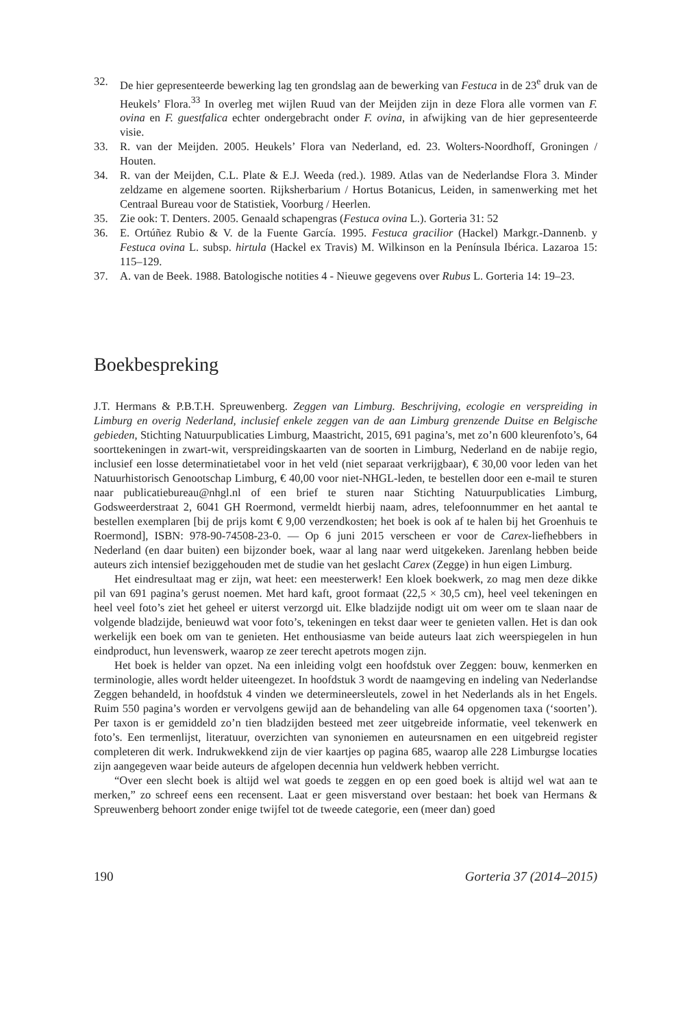32. De hier gepresenteerde bewerking lag ten grondslag aan de bewerking van Festuca in de 23<sup>e</sup> druk van de Heukels’ Flora.<sup>33</sup> In overleg met wijlen Ruud van der Meijden zijn in deze Flora alle vormen van F. ovina en F. guestfalica echter ondergebracht onder F. ovina, in afwijking van de hier gepresenteerde visie.
33. R. van der Meijden. 2005. Heukels’ Flora van Nederland, ed. 23. Wolters-Noordhoff, Groningen / Houten.
34. R. van der Meijden, C.L. Plate & E.J. Weeda (red.). 1989. Atlas van de Nederlandse Flora 3. Minder zeldzame en algemene soorten. Rijksherbarium / Hortus Botanicus, Leiden, in samenwerking met het Centraal Bureau voor de Statistiek, Voorburg / Heerlen.
35. Zie ook: T. Denters. 2005. Genaald schapengras (Festuca ovina L.). Gorteria 31: 52
36. E. Ortúñez Rubio & V. de la Fuente García. 1995. Festuca gracilior (Hackel) Markgr.-Dannenb. y Festuca ovina L. subsp. hirtula (Hackel ex Travis) M. Wilkinson en la Península Ibérica. Lazaroa 15: 115–129.
37. A. van de Beek. 1988. Batologische notities 4 - Nieuwe gegevens over Rubus L. Gorteria 14: 19–23.
Boekbespreking
J.T. Hermans & P.B.T.H. Spreuwenberg. Zeggen van Limburg. Beschrijving, ecologie en verspreiding in Limburg en overig Nederland, inclusief enkele zeggen van de aan Limburg grenzende Duitse en Belgische gebieden, Stichting Natuurpublicaties Limburg, Maastricht, 2015, 691 pagina’s, met zo’n 600 kleurenfoto’s, 64 soorttekeningen in zwart-wit, verspreidingskaarten van de soorten in Limburg, Nederland en de nabije regio, inclusief een losse determinatietabel voor in het veld (niet separaat verkrijgbaar), € 30,00 voor leden van het Natuurhistorisch Genootschap Limburg, € 40,00 voor niet-NHGL-leden, te bestellen door een e-mail te sturen naar publicatiebureau@nhgl.nl of een brief te sturen naar Stichting Natuurpublicaties Limburg, Godsweerderstraat 2, 6041 GH Roermond, vermeldt hierbij naam, adres, telefoonnummer en het aantal te bestellen exemplaren [bij de prijs komt € 9,00 verzendkosten; het boek is ook af te halen bij het Groenhuis te Roermond], ISBN: 978-90-74508-23-0. — Op 6 juni 2015 verscheen er voor de Carex-liefhebbers in Nederland (en daar buiten) een bijzonder boek, waar al lang naar werd uitgekeken. Jarenlang hebben beide auteurs zich intensief beziggehouden met de studie van het geslacht Carex (Zegge) in hun eigen Limburg.
Het eindresultaat mag er zijn, wat heet: een meesterwerk! Een kloek boekwerk, zo mag men deze dikke pil van 691 pagina’s gerust noemen. Met hard kaft, groot formaat (22,5 × 30,5 cm), heel veel tekeningen en heel veel foto’s ziet het geheel er uiterst verzorgd uit. Elke bladzijde nodigt uit om weer om te slaan naar de volgende bladzijde, benieuwd wat voor foto’s, tekeningen en tekst daar weer te genieten vallen. Het is dan ook werkelijk een boek om van te genieten. Het enthousiasme van beide auteurs laat zich weerspiegelen in hun eindproduct, hun levenswerk, waarop ze zeer terecht apetrots mogen zijn.
Het boek is helder van opzet. Na een inleiding volgt een hoofdstuk over Zeggen: bouw, kenmerken en terminologie, alles wordt helder uiteengezet. In hoofdstuk 3 wordt de naamgeving en indeling van Nederlandse Zeggen behandeld, in hoofdstuk 4 vinden we determineersleutels, zowel in het Nederlands als in het Engels. Ruim 550 pagina’s worden er vervolgens gewijd aan de behandeling van alle 64 opgenomen taxa (‘soorten’). Per taxon is er gemiddeld zo’n tien bladzijden besteed met zeer uitgebreide informatie, veel tekenwerk en foto’s. Een termenlijst, literatuur, overzichten van synoniemen en auteursnamen en een uitgebreid register completeren dit werk. Indrukwekkend zijn de vier kaartjes op pagina 685, waarop alle 228 Limburgse locaties zijn aangegeven waar beide auteurs de afgelopen decennia hun veldwerk hebben verricht.
“Over een slecht boek is altijd wel wat goeds te zeggen en op een goed boek is altijd wel wat aan te merken,” zo schreef eens een recensent. Laat er geen misverstand over bestaan: het boek van Hermans & Spreuwenberg behoort zonder enige twijfel tot de tweede categorie, een (meer dan) goed
190 Gorteria 37 (2014–2015)